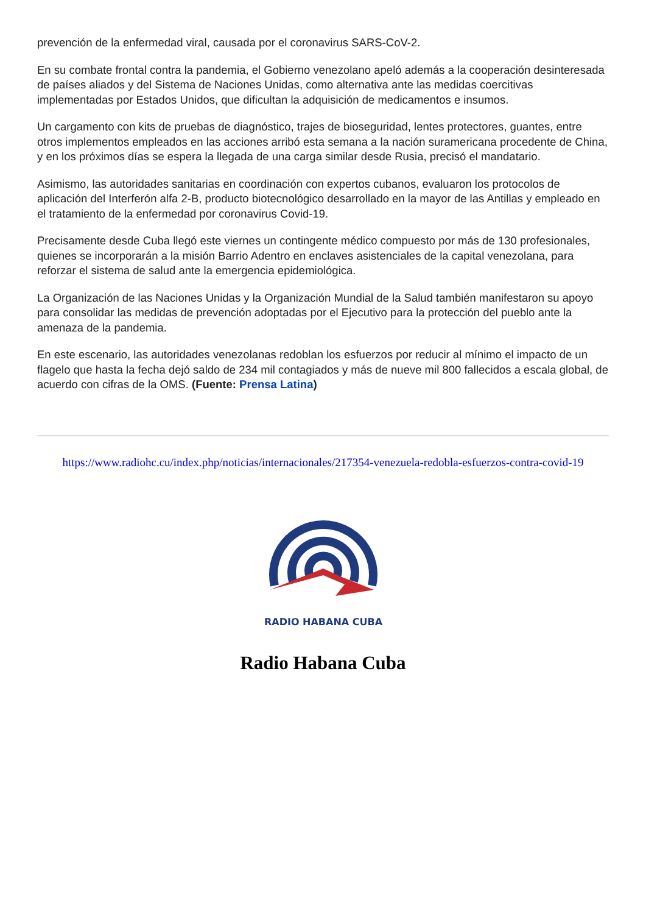prevención de la enfermedad viral, causada por el coronavirus SARS-CoV-2.
En su combate frontal contra la pandemia, el Gobierno venezolano apeló además a la cooperación desinteresada de países aliados y del Sistema de Naciones Unidas, como alternativa ante las medidas coercitivas implementadas por Estados Unidos, que dificultan la adquisición de medicamentos e insumos.
Un cargamento con kits de pruebas de diagnóstico, trajes de bioseguridad, lentes protectores, guantes, entre otros implementos empleados en las acciones arribó esta semana a la nación suramericana procedente de China, y en los próximos días se espera la llegada de una carga similar desde Rusia, precisó el mandatario.
Asimismo, las autoridades sanitarias en coordinación con expertos cubanos, evaluaron los protocolos de aplicación del Interferón alfa 2-B, producto biotecnológico desarrollado en la mayor de las Antillas y empleado en el tratamiento de la enfermedad por coronavirus Covid-19.
Precisamente desde Cuba llegó este viernes un contingente médico compuesto por más de 130 profesionales, quienes se incorporarán a la misión Barrio Adentro en enclaves asistenciales de la capital venezolana, para reforzar el sistema de salud ante la emergencia epidemiológica.
La Organización de las Naciones Unidas y la Organización Mundial de la Salud también manifestaron su apoyo para consolidar las medidas de prevención adoptadas por el Ejecutivo para la protección del pueblo ante la amenaza de la pandemia.
En este escenario, las autoridades venezolanas redoblan los esfuerzos por reducir al mínimo el impacto de un flagelo que hasta la fecha dejó saldo de 234 mil contagiados y más de nueve mil 800 fallecidos a escala global, de acuerdo con cifras de la OMS. (Fuente: Prensa Latina)
https://www.radiohc.cu/index.php/noticias/internacionales/217354-venezuela-redobla-esfuerzos-contra-covid-19
RADIO HABANA CUBA
Radio Habana Cuba